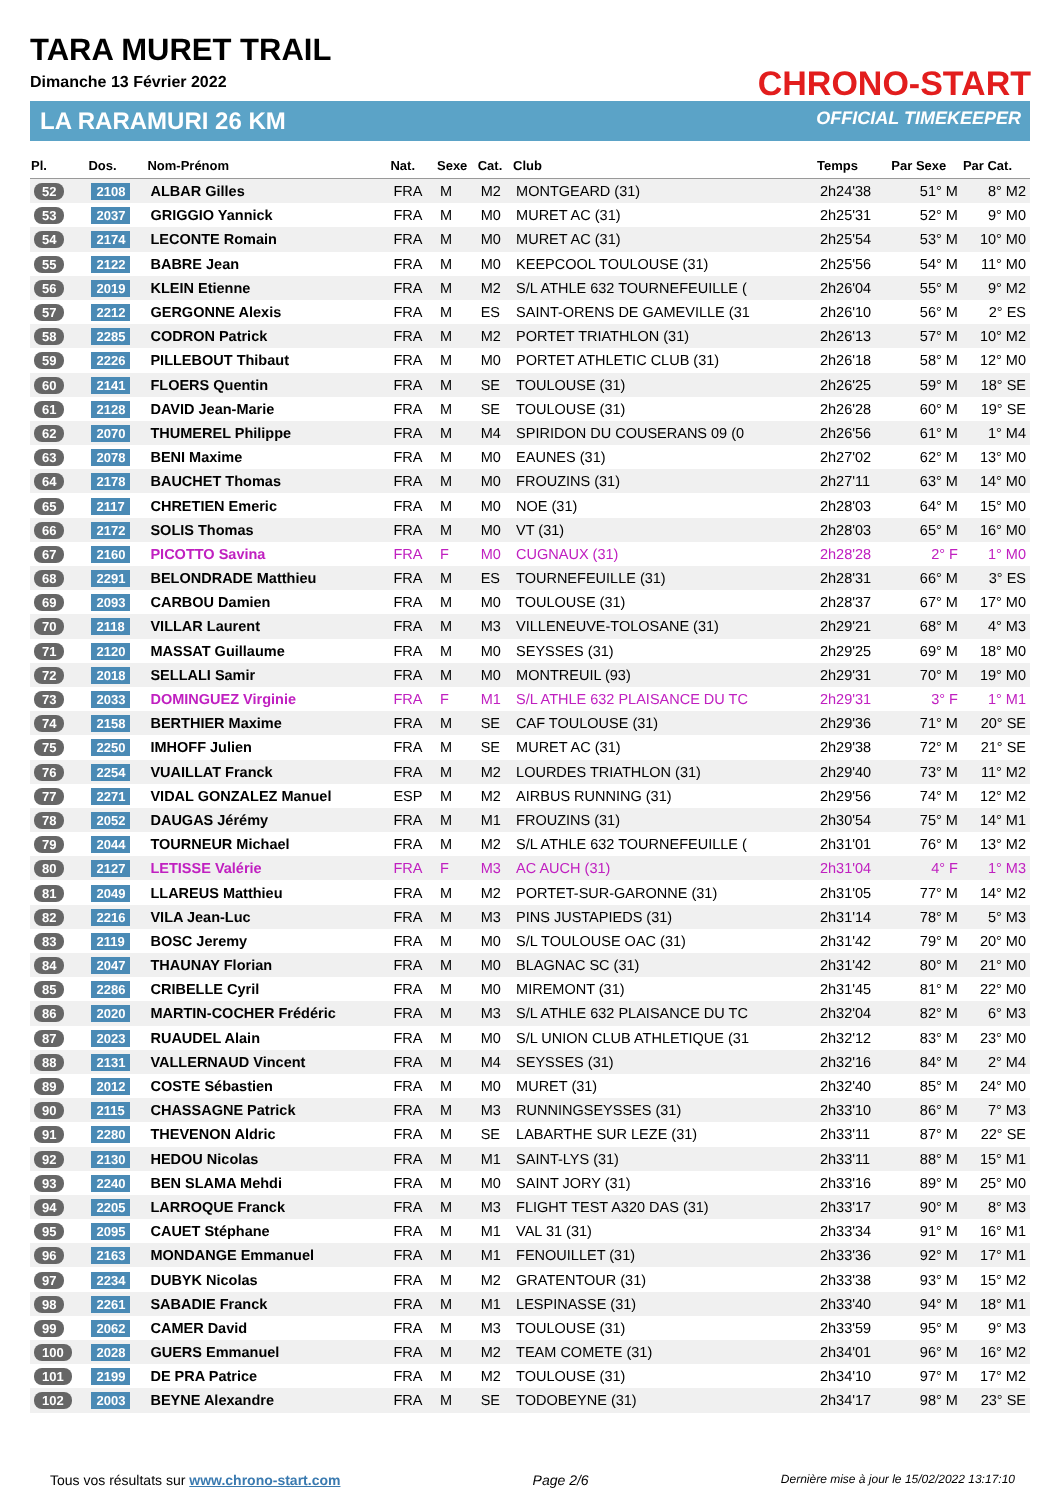TARA MURET TRAIL
Dimanche 13 Février 2022
LA RARAMURI 26 KM
CHRONO-START
OFFICIAL TIMEKEEPER
| Pl. | Dos. | Nom-Prénom | Nat. | Sexe | Cat. | Club | Temps | Par Sexe | Par Cat. |
| --- | --- | --- | --- | --- | --- | --- | --- | --- | --- |
| 52 | 2108 | ALBAR Gilles | FRA | M | M2 | MONTGEARD (31) | 2h24'38 | 51° M | 8° M2 |
| 53 | 2037 | GRIGGIO Yannick | FRA | M | M0 | MURET AC (31) | 2h25'31 | 52° M | 9° M0 |
| 54 | 2174 | LECONTE Romain | FRA | M | M0 | MURET AC (31) | 2h25'54 | 53° M | 10° M0 |
| 55 | 2122 | BABRE Jean | FRA | M | M0 | KEEPCOOL TOULOUSE (31) | 2h25'56 | 54° M | 11° M0 |
| 56 | 2019 | KLEIN Etienne | FRA | M | M2 | S/L ATHLE 632 TOURNEFEUILLE ( | 2h26'04 | 55° M | 9° M2 |
| 57 | 2212 | GERGONNE Alexis | FRA | M | ES | SAINT-ORENS DE GAMEVILLE (31 | 2h26'10 | 56° M | 2° ES |
| 58 | 2285 | CODRON Patrick | FRA | M | M2 | PORTET TRIATHLON (31) | 2h26'13 | 57° M | 10° M2 |
| 59 | 2226 | PILLEBOUT Thibaut | FRA | M | M0 | PORTET ATHLETIC CLUB (31) | 2h26'18 | 58° M | 12° M0 |
| 60 | 2141 | FLOERS Quentin | FRA | M | SE | TOULOUSE (31) | 2h26'25 | 59° M | 18° SE |
| 61 | 2128 | DAVID Jean-Marie | FRA | M | SE | TOULOUSE (31) | 2h26'28 | 60° M | 19° SE |
| 62 | 2070 | THUMEREL Philippe | FRA | M | M4 | SPIRIDON DU COUSERANS 09 (0 | 2h26'56 | 61° M | 1° M4 |
| 63 | 2078 | BENI Maxime | FRA | M | M0 | EAUNES (31) | 2h27'02 | 62° M | 13° M0 |
| 64 | 2178 | BAUCHET Thomas | FRA | M | M0 | FROUZINS (31) | 2h27'11 | 63° M | 14° M0 |
| 65 | 2117 | CHRETIEN Emeric | FRA | M | M0 | NOE (31) | 2h28'03 | 64° M | 15° M0 |
| 66 | 2172 | SOLIS Thomas | FRA | M | M0 | VT (31) | 2h28'03 | 65° M | 16° M0 |
| 67 | 2160 | PICOTTO Savina | FRA | F | M0 | CUGNAUX (31) | 2h28'28 | 2° F | 1° M0 |
| 68 | 2291 | BELONDRADE Matthieu | FRA | M | ES | TOURNEFEUILLE (31) | 2h28'31 | 66° M | 3° ES |
| 69 | 2093 | CARBOU Damien | FRA | M | M0 | TOULOUSE (31) | 2h28'37 | 67° M | 17° M0 |
| 70 | 2118 | VILLAR Laurent | FRA | M | M3 | VILLENEUVE-TOLOSANE (31) | 2h29'21 | 68° M | 4° M3 |
| 71 | 2120 | MASSAT Guillaume | FRA | M | M0 | SEYSSES (31) | 2h29'25 | 69° M | 18° M0 |
| 72 | 2018 | SELLALI Samir | FRA | M | M0 | MONTREUIL (93) | 2h29'31 | 70° M | 19° M0 |
| 73 | 2033 | DOMINGUEZ Virginie | FRA | F | M1 | S/L ATHLE 632 PLAISANCE DU TC | 2h29'31 | 3° F | 1° M1 |
| 74 | 2158 | BERTHIER Maxime | FRA | M | SE | CAF TOULOUSE (31) | 2h29'36 | 71° M | 20° SE |
| 75 | 2250 | IMHOFF Julien | FRA | M | SE | MURET AC (31) | 2h29'38 | 72° M | 21° SE |
| 76 | 2254 | VUAILLAT Franck | FRA | M | M2 | LOURDES TRIATHLON (31) | 2h29'40 | 73° M | 11° M2 |
| 77 | 2271 | VIDAL GONZALEZ Manuel | ESP | M | M2 | AIRBUS RUNNING (31) | 2h29'56 | 74° M | 12° M2 |
| 78 | 2052 | DAUGAS Jérémy | FRA | M | M1 | FROUZINS (31) | 2h30'54 | 75° M | 14° M1 |
| 79 | 2044 | TOURNEUR Michael | FRA | M | M2 | S/L ATHLE 632 TOURNEFEUILLE ( | 2h31'01 | 76° M | 13° M2 |
| 80 | 2127 | LETISSE Valérie | FRA | F | M3 | AC AUCH (31) | 2h31'04 | 4° F | 1° M3 |
| 81 | 2049 | LLAREUS Matthieu | FRA | M | M2 | PORTET-SUR-GARONNE (31) | 2h31'05 | 77° M | 14° M2 |
| 82 | 2216 | VILA Jean-Luc | FRA | M | M3 | PINS JUSTAPIEDS (31) | 2h31'14 | 78° M | 5° M3 |
| 83 | 2119 | BOSC Jeremy | FRA | M | M0 | S/L TOULOUSE OAC (31) | 2h31'42 | 79° M | 20° M0 |
| 84 | 2047 | THAUNAY Florian | FRA | M | M0 | BLAGNAC SC (31) | 2h31'42 | 80° M | 21° M0 |
| 85 | 2286 | CRIBELLE Cyril | FRA | M | M0 | MIREMONT (31) | 2h31'45 | 81° M | 22° M0 |
| 86 | 2020 | MARTIN-COCHER Frédéric | FRA | M | M3 | S/L ATHLE 632 PLAISANCE DU TC | 2h32'04 | 82° M | 6° M3 |
| 87 | 2023 | RUAUDEL Alain | FRA | M | M0 | S/L UNION CLUB ATHLETIQUE (31 | 2h32'12 | 83° M | 23° M0 |
| 88 | 2131 | VALLERNAUD Vincent | FRA | M | M4 | SEYSSES (31) | 2h32'16 | 84° M | 2° M4 |
| 89 | 2012 | COSTE Sébastien | FRA | M | M0 | MURET (31) | 2h32'40 | 85° M | 24° M0 |
| 90 | 2115 | CHASSAGNE Patrick | FRA | M | M3 | RUNNINGSEYSSES (31) | 2h33'10 | 86° M | 7° M3 |
| 91 | 2280 | THEVENON Aldric | FRA | M | SE | LABARTHE SUR LEZE (31) | 2h33'11 | 87° M | 22° SE |
| 92 | 2130 | HEDOU Nicolas | FRA | M | M1 | SAINT-LYS (31) | 2h33'11 | 88° M | 15° M1 |
| 93 | 2240 | BEN SLAMA Mehdi | FRA | M | M0 | SAINT JORY (31) | 2h33'16 | 89° M | 25° M0 |
| 94 | 2205 | LARROQUE Franck | FRA | M | M3 | FLIGHT TEST A320 DAS (31) | 2h33'17 | 90° M | 8° M3 |
| 95 | 2095 | CAUET Stéphane | FRA | M | M1 | VAL 31 (31) | 2h33'34 | 91° M | 16° M1 |
| 96 | 2163 | MONDANGE Emmanuel | FRA | M | M1 | FENOUILLET (31) | 2h33'36 | 92° M | 17° M1 |
| 97 | 2234 | DUBYK Nicolas | FRA | M | M2 | GRATENTOUR (31) | 2h33'38 | 93° M | 15° M2 |
| 98 | 2261 | SABADIE Franck | FRA | M | M1 | LESPINASSE (31) | 2h33'40 | 94° M | 18° M1 |
| 99 | 2062 | CAMER David | FRA | M | M3 | TOULOUSE (31) | 2h33'59 | 95° M | 9° M3 |
| 100 | 2028 | GUERS Emmanuel | FRA | M | M2 | TEAM COMETE (31) | 2h34'01 | 96° M | 16° M2 |
| 101 | 2199 | DE PRA Patrice | FRA | M | M2 | TOULOUSE (31) | 2h34'10 | 97° M | 17° M2 |
| 102 | 2003 | BEYNE Alexandre | FRA | M | SE | TODOBEYNE (31) | 2h34'17 | 98° M | 23° SE |
Tous vos résultats sur www.chrono-start.com Page 2/6 Dernière mise à jour le 15/02/2022 13:17:10